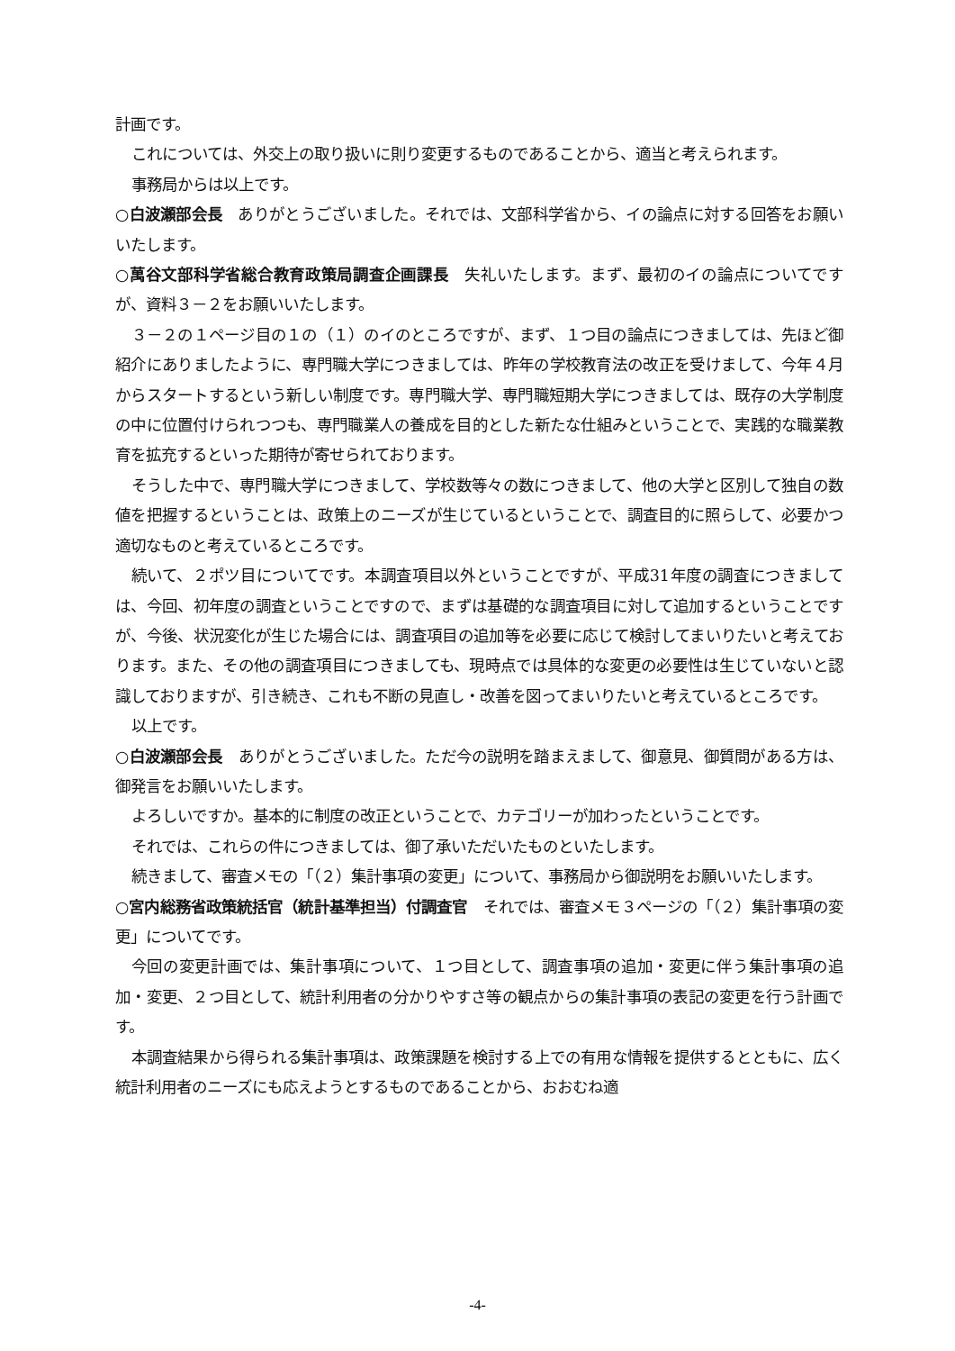計画です。
これについては、外交上の取り扱いに則り変更するものであることから、適当と考えられます。
事務局からは以上です。
○白波瀬部会長　ありがとうございました。それでは、文部科学省から、イの論点に対する回答をお願いいたします。
○萬谷文部科学省総合教育政策局調査企画課長　失礼いたします。まず、最初のイの論点についてですが、資料３－２をお願いいたします。
３－２の１ページ目の１の（１）のイのところですが、まず、１つ目の論点につきましては、先ほど御紹介にありましたように、専門職大学につきましては、昨年の学校教育法の改正を受けまして、今年４月からスタートするという新しい制度です。専門職大学、専門職短期大学につきましては、既存の大学制度の中に位置付けられつつも、専門職業人の養成を目的とした新たな仕組みということで、実践的な職業教育を拡充するといった期待が寄せられております。
そうした中で、専門職大学につきまして、学校数等々の数につきまして、他の大学と区別して独自の数値を把握するということは、政策上のニーズが生じているということで、調査目的に照らして、必要かつ適切なものと考えているところです。
続いて、２ポツ目についてです。本調査項目以外ということですが、平成31年度の調査につきましては、今回、初年度の調査ということですので、まずは基礎的な調査項目に対して追加するということですが、今後、状況変化が生じた場合には、調査項目の追加等を必要に応じて検討してまいりたいと考えております。また、その他の調査項目につきましても、現時点では具体的な変更の必要性は生じていないと認識しておりますが、引き続き、これも不断の見直し・改善を図ってまいりたいと考えているところです。
以上です。
○白波瀬部会長　ありがとうございました。ただ今の説明を踏まえまして、御意見、御質問がある方は、御発言をお願いいたします。
よろしいですか。基本的に制度の改正ということで、カテゴリーが加わったということです。
それでは、これらの件につきましては、御了承いただいたものといたします。
続きまして、審査メモの「（２）集計事項の変更」について、事務局から御説明をお願いいたします。
○宮内総務省政策統括官（統計基準担当）付調査官　それでは、審査メモ３ページの「（２）集計事項の変更」についてです。
今回の変更計画では、集計事項について、１つ目として、調査事項の追加・変更に伴う集計事項の追加・変更、２つ目として、統計利用者の分かりやすさ等の観点からの集計事項の表記の変更を行う計画です。
本調査結果から得られる集計事項は、政策課題を検討する上での有用な情報を提供するとともに、広く統計利用者のニーズにも応えようとするものであることから、おおむね適
-4-